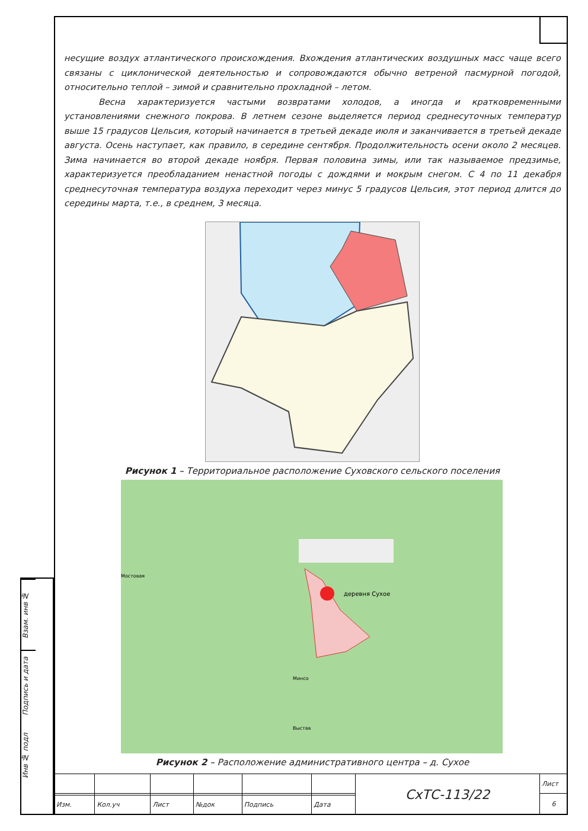несущие воздух атлантического происхождения. Вхождения атлантических воздушных масс чаще всего связаны с циклонической деятельностью и сопровождаются обычно ветреной пасмурной погодой, относительно теплой – зимой и сравнительно прохладной – летом.
Весна характеризуется частыми возвратами холодов, а иногда и кратковременными установлениями снежного покрова. В летнем сезоне выделяется период среднесуточных температур выше 15 градусов Цельсия, который начинается в третьей декаде июля и заканчивается в третьей декаде августа. Осень наступает, как правило, в середине сентября. Продолжительность осени около 2 месяцев. Зима начинается во второй декаде ноября. Первая половина зимы, или так называемое предзимье, характеризуется преобладанием ненастной погоды с дождями и мокрым снегом. С 4 по 11 декабря среднесуточная температура воздуха переходит через минус 5 градусов Цельсия, этот период длится до середины марта, т.е., в среднем, 3 месяца.
Рисунок 1 – Территориальное расположение Суховского сельского поселения
деревня Сухое
Минсо
Выстав
Мостовая
Рисунок 2 – Расположение административного центра – д. Сухое
Взам. инв №
Подпись и дата
Инв № подл
| | | | | | | СхТС-113/22 | Лист |
| | | | | | | | 6 |
| Изм. | Кол.уч | Лист | №док | Подпись | Дата | | |